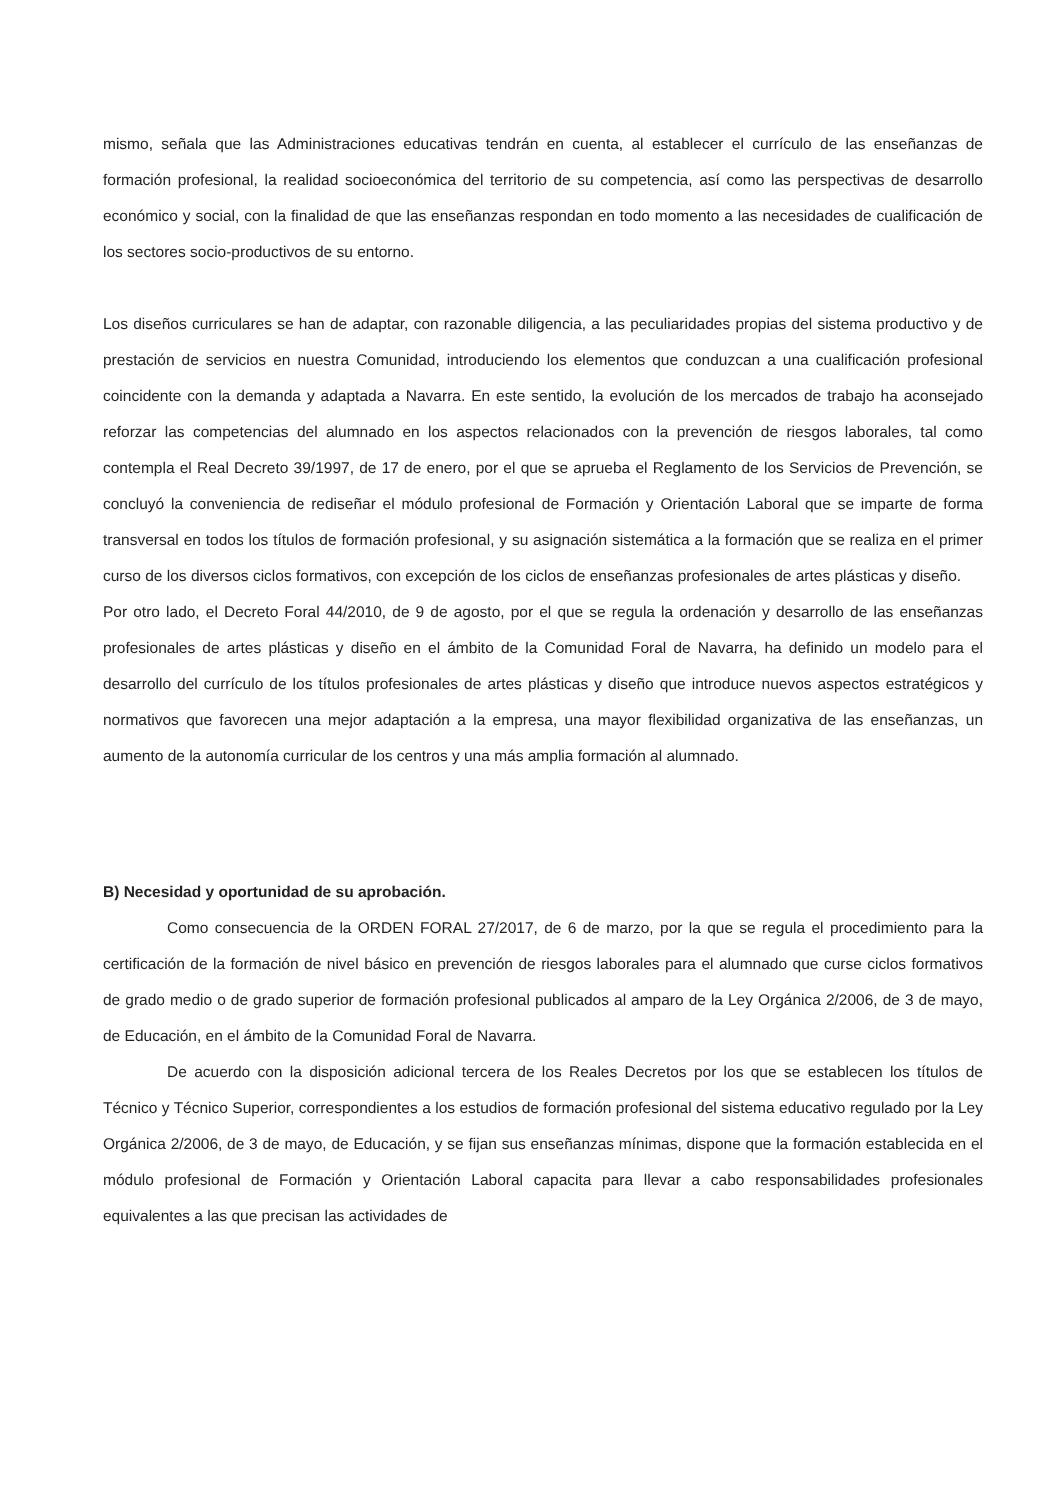mismo, señala que las Administraciones educativas tendrán en cuenta, al establecer el currículo de las enseñanzas de formación profesional, la realidad socioeconómica del territorio de su competencia, así como las perspectivas de desarrollo económico y social, con la finalidad de que las enseñanzas respondan en todo momento a las necesidades de cualificación de los sectores socio-productivos de su entorno.
Los diseños curriculares se han de adaptar, con razonable diligencia, a las peculiaridades propias del sistema productivo y de prestación de servicios en nuestra Comunidad, introduciendo los elementos que conduzcan a una cualificación profesional coincidente con la demanda y adaptada a Navarra. En este sentido, la evolución de los mercados de trabajo ha aconsejado reforzar las competencias del alumnado en los aspectos relacionados con la prevención de riesgos laborales, tal como contempla el Real Decreto 39/1997, de 17 de enero, por el que se aprueba el Reglamento de los Servicios de Prevención, se concluyó la conveniencia de rediseñar el módulo profesional de Formación y Orientación Laboral que se imparte de forma transversal en todos los títulos de formación profesional, y su asignación sistemática a la formación que se realiza en el primer curso de los diversos ciclos formativos, con excepción de los ciclos de enseñanzas profesionales de artes plásticas y diseño.
Por otro lado, el Decreto Foral 44/2010, de 9 de agosto, por el que se regula la ordenación y desarrollo de las enseñanzas profesionales de artes plásticas y diseño en el ámbito de la Comunidad Foral de Navarra, ha definido un modelo para el desarrollo del currículo de los títulos profesionales de artes plásticas y diseño que introduce nuevos aspectos estratégicos y normativos que favorecen una mejor adaptación a la empresa, una mayor flexibilidad organizativa de las enseñanzas, un aumento de la autonomía curricular de los centros y una más amplia formación al alumnado.
B) Necesidad y oportunidad de su aprobación.
Como consecuencia de la ORDEN FORAL 27/2017, de 6 de marzo, por la que se regula el procedimiento para la certificación de la formación de nivel básico en prevención de riesgos laborales para el alumnado que curse ciclos formativos de grado medio o de grado superior de formación profesional publicados al amparo de la Ley Orgánica 2/2006, de 3 de mayo, de Educación, en el ámbito de la Comunidad Foral de Navarra.
De acuerdo con la disposición adicional tercera de los Reales Decretos por los que se establecen los títulos de Técnico y Técnico Superior, correspondientes a los estudios de formación profesional del sistema educativo regulado por la Ley Orgánica 2/2006, de 3 de mayo, de Educación, y se fijan sus enseñanzas mínimas, dispone que la formación establecida en el módulo profesional de Formación y Orientación Laboral capacita para llevar a cabo responsabilidades profesionales equivalentes a las que precisan las actividades de